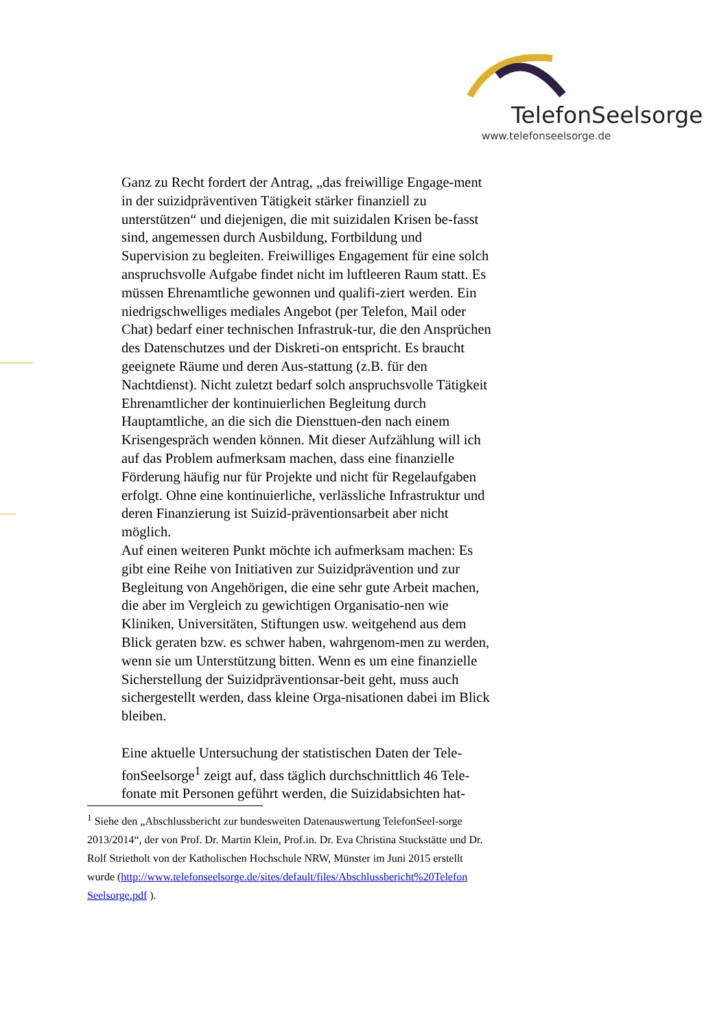TelefonSeelsorge
www.telefonseelsorge.de
Ganz zu Recht fordert der Antrag, „das freiwillige Engage-ment in der suizidpräventiven Tätigkeit stärker finanziell zu unterstützen“ und diejenigen, die mit suizidalen Krisen be-fasst sind, angemessen durch Ausbildung, Fortbildung und Supervision zu begleiten. Freiwilliges Engagement für eine solch anspruchsvolle Aufgabe findet nicht im luftleeren Raum statt. Es müssen Ehrenamtliche gewonnen und qualifi-ziert werden. Ein niedrigschwelliges mediales Angebot (per Telefon, Mail oder Chat) bedarf einer technischen Infrastruk-tur, die den Ansprüchen des Datenschutzes und der Diskreti-on entspricht. Es braucht geeignete Räume und deren Aus-stattung (z.B. für den Nachtdienst). Nicht zuletzt bedarf solch anspruchsvolle Tätigkeit Ehrenamtlicher der kontinuierlichen Begleitung durch Hauptamtliche, an die sich die Diensttuen-den nach einem Krisengespräch wenden können. Mit dieser Aufzählung will ich auf das Problem aufmerksam machen, dass eine finanzielle Förderung häufig nur für Projekte und nicht für Regelaufgaben erfolgt. Ohne eine kontinuierliche, verlässliche Infrastruktur und deren Finanzierung ist Suizid-präventionsarbeit aber nicht möglich.
Auf einen weiteren Punkt möchte ich aufmerksam machen: Es gibt eine Reihe von Initiativen zur Suizidprävention und zur Begleitung von Angehörigen, die eine sehr gute Arbeit machen, die aber im Vergleich zu gewichtigen Organisatio-nen wie Kliniken, Universitäten, Stiftungen usw. weitgehend aus dem Blick geraten bzw. es schwer haben, wahrgenom-men zu werden, wenn sie um Unterstützung bitten. Wenn es um eine finanzielle Sicherstellung der Suizidpräventionsar-beit geht, muss auch sichergestellt werden, dass kleine Orga-nisationen dabei im Blick bleiben.
Eine aktuelle Untersuchung der statistischen Daten der Tele-fonSeelsorge<sup>1</sup> zeigt auf, dass täglich durchschnittlich 46 Tele-fonate mit Personen geführt werden, die Suizidabsichten hat-
<sup>1</sup> Siehe den „Abschlussbericht zur bundesweiten Datenauswertung TelefonSeel-sorge 2013/2014“, der von Prof. Dr. Martin Klein, Prof.in. Dr. Eva Christina Stuckstätte und Dr. Rolf Strietholt von der Katholischen Hochschule NRW, Münster im Juni 2015 erstellt wurde (http://www.telefonseelsorge.de/sites/default/files/Abschlussbericht%20Telefon Seelsorge.pdf ).